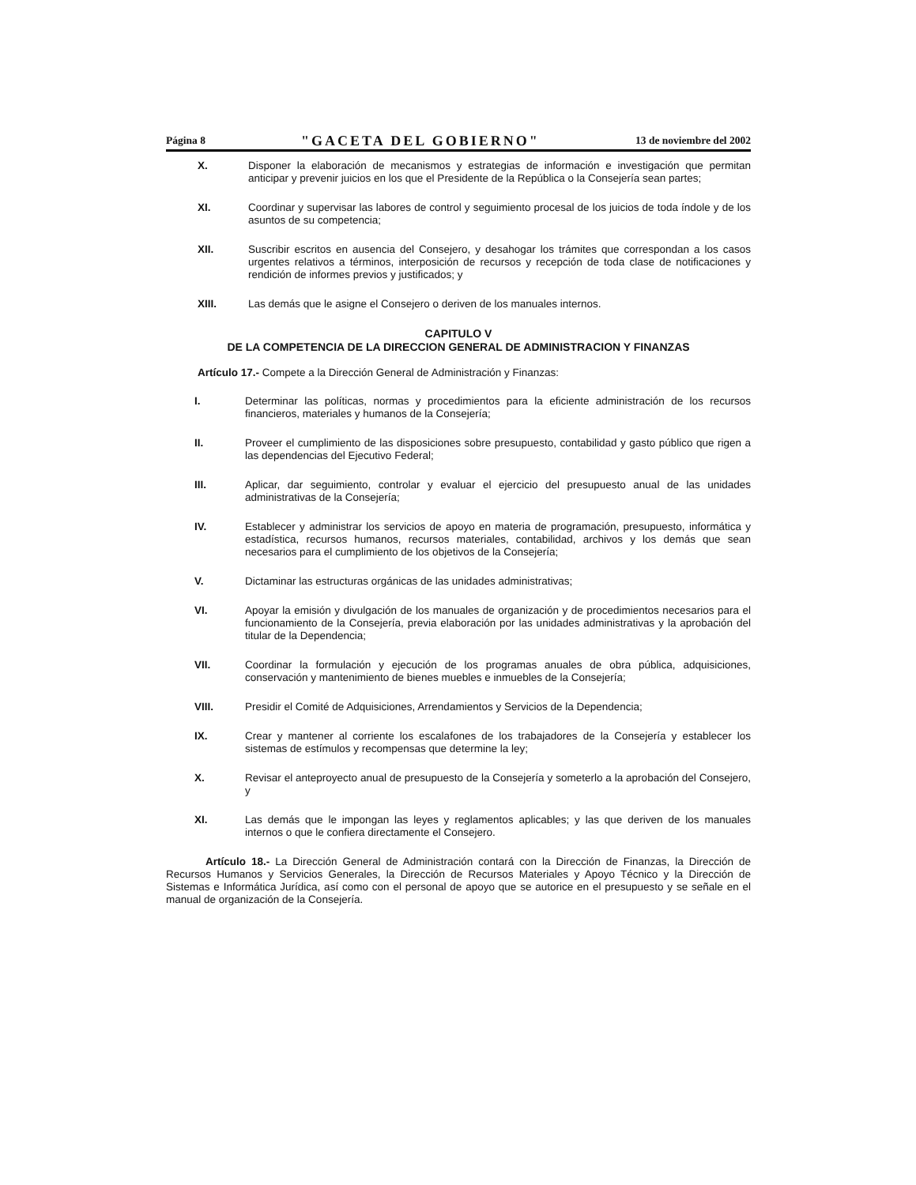Página 8 "GACETA DEL GOBIERNO" 13 de noviembre del 2002
X. Disponer la elaboración de mecanismos y estrategias de información e investigación que permitan anticipar y prevenir juicios en los que el Presidente de la República o la Consejería sean partes;
XI. Coordinar y supervisar las labores de control y seguimiento procesal de los juicios de toda índole y de los asuntos de su competencia;
XII. Suscribir escritos en ausencia del Consejero, y desahogar los trámites que correspondan a los casos urgentes relativos a términos, interposición de recursos y recepción de toda clase de notificaciones y rendición de informes previos y justificados; y
XIII. Las demás que le asigne el Consejero o deriven de los manuales internos.
CAPITULO V
DE LA COMPETENCIA DE LA DIRECCION GENERAL DE ADMINISTRACION Y FINANZAS
Artículo 17.- Compete a la Dirección General de Administración y Finanzas:
I. Determinar las políticas, normas y procedimientos para la eficiente administración de los recursos financieros, materiales y humanos de la Consejería;
II. Proveer el cumplimiento de las disposiciones sobre presupuesto, contabilidad y gasto público que rigen a las dependencias del Ejecutivo Federal;
III. Aplicar, dar seguimiento, controlar y evaluar el ejercicio del presupuesto anual de las unidades administrativas de la Consejería;
IV. Establecer y administrar los servicios de apoyo en materia de programación, presupuesto, informática y estadística, recursos humanos, recursos materiales, contabilidad, archivos y los demás que sean necesarios para el cumplimiento de los objetivos de la Consejería;
V. Dictaminar las estructuras orgánicas de las unidades administrativas;
VI. Apoyar la emisión y divulgación de los manuales de organización y de procedimientos necesarios para el funcionamiento de la Consejería, previa elaboración por las unidades administrativas y la aprobación del titular de la Dependencia;
VII. Coordinar la formulación y ejecución de los programas anuales de obra pública, adquisiciones, conservación y mantenimiento de bienes muebles e inmuebles de la Consejería;
VIII. Presidir el Comité de Adquisiciones, Arrendamientos y Servicios de la Dependencia;
IX. Crear y mantener al corriente los escalafones de los trabajadores de la Consejería y establecer los sistemas de estímulos y recompensas que determine la ley;
X. Revisar el anteproyecto anual de presupuesto de la Consejería y someterlo a la aprobación del Consejero, y
XI. Las demás que le impongan las leyes y reglamentos aplicables; y las que deriven de los manuales internos o que le confiera directamente el Consejero.
Artículo 18.- La Dirección General de Administración contará con la Dirección de Finanzas, la Dirección de Recursos Humanos y Servicios Generales, la Dirección de Recursos Materiales y Apoyo Técnico y la Dirección de Sistemas e Informática Jurídica, así como con el personal de apoyo que se autorice en el presupuesto y se señale en el manual de organización de la Consejería.